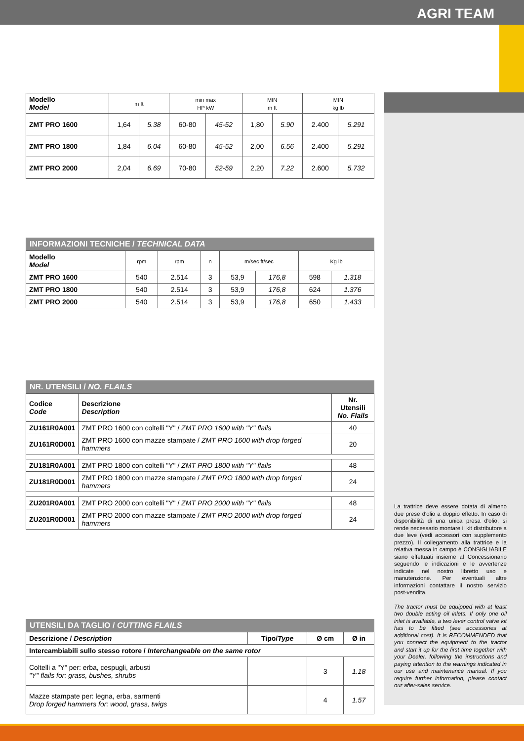AGRI TEAM
| Modello Model | m ft | | min max HP kW | | MIN m ft | | MIN kg lb | |
| --- | --- | --- | --- | --- | --- | --- | --- | --- |
| ZMT PRO 1600 | 1,64 | 5.38 | 60-80 | 45-52 | 1,80 | 5.90 | 2.400 | 5.291 |
| ZMT PRO 1800 | 1,84 | 6.04 | 60-80 | 45-52 | 2,00 | 6.56 | 2.400 | 5.291 |
| ZMT PRO 2000 | 2,04 | 6.69 | 70-80 | 52-59 | 2,20 | 7.22 | 2.600 | 5.732 |
INFORMAZIONI TECNICHE / TECHNICAL DATA
| Modello Model | rpm | rpm | n | m/sec ft/sec | | Kg lb | |
| --- | --- | --- | --- | --- | --- | --- | --- |
| ZMT PRO 1600 | 540 | 2.514 | 3 | 53,9 | 176,8 | 598 | 1.318 |
| ZMT PRO 1800 | 540 | 2.514 | 3 | 53,9 | 176,8 | 624 | 1.376 |
| ZMT PRO 2000 | 540 | 2.514 | 3 | 53,9 | 176,8 | 650 | 1.433 |
NR. UTENSILI / NO. FLAILS
| Codice Code | Descrizione Description | Nr. Utensili No. Flails |
| --- | --- | --- |
| ZU161R0A001 | ZMT PRO 1600 con coltelli "Y" / ZMT PRO 1600 with "Y" flails | 40 |
| ZU161R0D001 | ZMT PRO 1600 con mazze stampate / ZMT PRO 1600 with drop forged hammers | 20 |
| ZU181R0A001 | ZMT PRO 1800 con coltelli "Y" / ZMT PRO 1800 with "Y" flails | 48 |
| ZU181R0D001 | ZMT PRO 1800 con mazze stampate / ZMT PRO 1800 with drop forged hammers | 24 |
| ZU201R0A001 | ZMT PRO 2000 con coltelli "Y" / ZMT PRO 2000 with "Y" flails | 48 |
| ZU201R0D001 | ZMT PRO 2000 con mazze stampate / ZMT PRO 2000 with drop forged hammers | 24 |
UTENSILI DA TAGLIO / CUTTING FLAILS
| Descrizione / Description | Tipo/ Type | Ø cm | Ø in |
| --- | --- | --- | --- |
| Intercambiabili sullo stesso rotore / Interchangeable on the same rotor | | | |
| Coltelli a "Y" per: erba, cespugli, arbusti "Y" flails for: grass, bushes, shrubs | | 3 | 1.18 |
| Mazze stampate per: legna, erba, sarmenti Drop forged hammers for: wood, grass, twigs | | 4 | 1.57 |
La trattrice deve essere dotata di almeno due prese d'olio a doppio effetto. In caso di disponibilità di una unica presa d'olio, si rende necessario montare il kit distributore a due leve (vedi accessori con supplemento prezzo). Il collegamento alla trattrice e la relativa messa in campo è CONSIGLIABILE siano effettuati insieme al Concessionario seguendo le indicazioni e le avvertenze indicate nel nostro libretto uso e manutenzione. Per eventuali altre informazioni contattare il nostro servizio post-vendita.
The tractor must be equipped with at least two double acting oil inlets. If only one oil inlet is available, a two lever control valve kit has to be fitted (see accessories at additional cost). It is RECOMMENDED that you connect the equipment to the tractor and start it up for the first time together with your Dealer, following the instructions and paying attention to the warnings indicated in our use and maintenance manual. If you require further information, please contact our after-sales service.